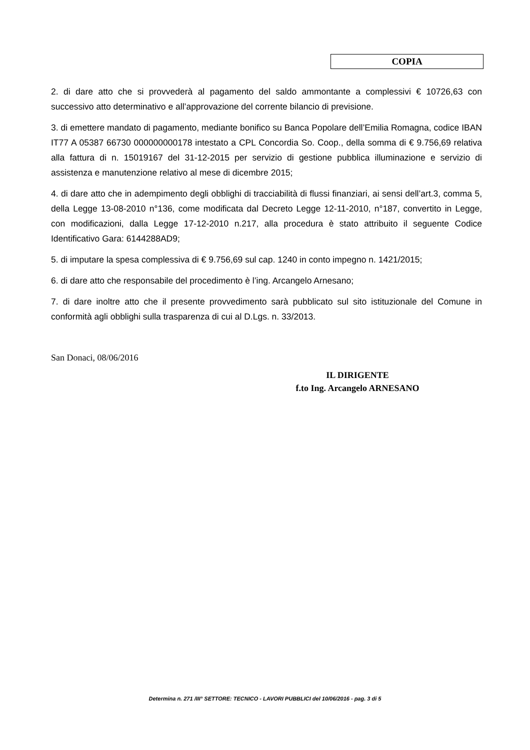COPIA
2. di dare atto che si provvederà al pagamento del saldo ammontante a complessivi € 10726,63 con successivo atto determinativo e all’approvazione del corrente bilancio di previsione.
3. di emettere mandato di pagamento, mediante bonifico su Banca Popolare dell’Emilia Romagna, codice IBAN IT77 A 05387 66730 000000000178 intestato a CPL Concordia So. Coop., della somma di € 9.756,69 relativa alla fattura di n. 15019167 del 31-12-2015 per servizio di gestione pubblica illuminazione e servizio di assistenza e manutenzione relativo al mese di dicembre 2015;
4. di dare atto che in adempimento degli obblighi di tracciabilità di flussi finanziari, ai sensi dell’art.3, comma 5, della Legge 13-08-2010 n°136, come modificata dal Decreto Legge 12-11-2010, n°187, convertito in Legge, con modificazioni, dalla Legge 17-12-2010 n.217, alla procedura è stato attribuito il seguente Codice Identificativo Gara: 6144288AD9;
5. di imputare la spesa complessiva di € 9.756,69 sul cap. 1240 in conto impegno n. 1421/2015;
6. di dare atto che responsabile del procedimento è l’ing. Arcangelo Arnesano;
7. di dare inoltre atto che il presente provvedimento sarà pubblicato sul sito istituzionale del Comune in conformità agli obblighi sulla trasparenza di cui al D.Lgs. n. 33/2013.
San Donaci, 08/06/2016
IL DIRIGENTE
f.to Ing. Arcangelo ARNESANO
Determina n. 271 /III° SETTORE: TECNICO - LAVORI PUBBLICI del 10/06/2016 - pag. 3 di 5